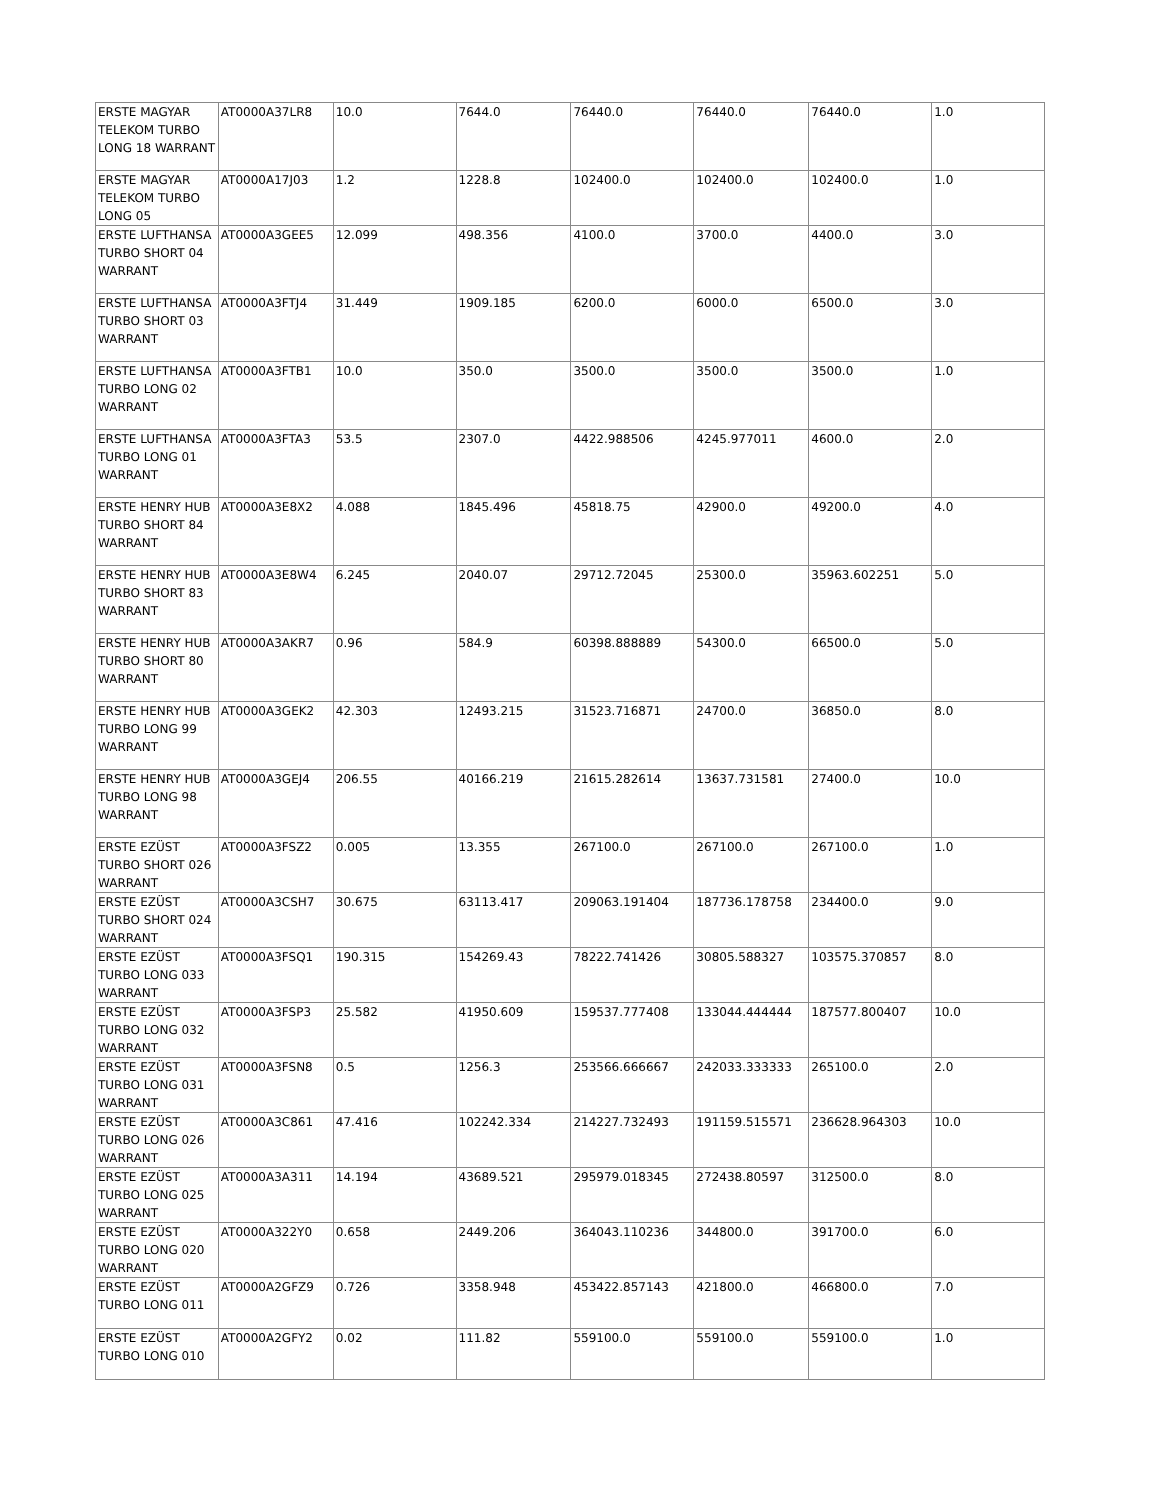| ERSTE MAGYAR TELEKOM TURBO LONG 18 WARRANT | AT0000A37LR8 | 10.0 | 7644.0 | 76440.0 | 76440.0 | 76440.0 | 1.0 |
| ERSTE MAGYAR TELEKOM TURBO LONG 05 | AT0000A17J03 | 1.2 | 1228.8 | 102400.0 | 102400.0 | 102400.0 | 1.0 |
| ERSTE LUFTHANSA TURBO SHORT 04 WARRANT | AT0000A3GEE5 | 12.099 | 498.356 | 4100.0 | 3700.0 | 4400.0 | 3.0 |
| ERSTE LUFTHANSA TURBO SHORT 03 WARRANT | AT0000A3FTJ4 | 31.449 | 1909.185 | 6200.0 | 6000.0 | 6500.0 | 3.0 |
| ERSTE LUFTHANSA TURBO LONG 02 WARRANT | AT0000A3FTB1 | 10.0 | 350.0 | 3500.0 | 3500.0 | 3500.0 | 1.0 |
| ERSTE LUFTHANSA TURBO LONG 01 WARRANT | AT0000A3FTA3 | 53.5 | 2307.0 | 4422.988506 | 4245.977011 | 4600.0 | 2.0 |
| ERSTE HENRY HUB TURBO SHORT 84 WARRANT | AT0000A3E8X2 | 4.088 | 1845.496 | 45818.75 | 42900.0 | 49200.0 | 4.0 |
| ERSTE HENRY HUB TURBO SHORT 83 WARRANT | AT0000A3E8W4 | 6.245 | 2040.07 | 29712.72045 | 25300.0 | 35963.602251 | 5.0 |
| ERSTE HENRY HUB TURBO SHORT 80 WARRANT | AT0000A3AKR7 | 0.96 | 584.9 | 60398.888889 | 54300.0 | 66500.0 | 5.0 |
| ERSTE HENRY HUB TURBO LONG 99 WARRANT | AT0000A3GEK2 | 42.303 | 12493.215 | 31523.716871 | 24700.0 | 36850.0 | 8.0 |
| ERSTE HENRY HUB TURBO LONG 98 WARRANT | AT0000A3GEJ4 | 206.55 | 40166.219 | 21615.282614 | 13637.731581 | 27400.0 | 10.0 |
| ERSTE EZÜST TURBO SHORT 026 WARRANT | AT0000A3FSZ2 | 0.005 | 13.355 | 267100.0 | 267100.0 | 267100.0 | 1.0 |
| ERSTE EZÜST TURBO SHORT 024 WARRANT | AT0000A3CSH7 | 30.675 | 63113.417 | 209063.191404 | 187736.178758 | 234400.0 | 9.0 |
| ERSTE EZÜST TURBO LONG 033 WARRANT | AT0000A3FSQ1 | 190.315 | 154269.43 | 78222.741426 | 30805.588327 | 103575.370857 | 8.0 |
| ERSTE EZÜST TURBO LONG 032 WARRANT | AT0000A3FSP3 | 25.582 | 41950.609 | 159537.777408 | 133044.444444 | 187577.800407 | 10.0 |
| ERSTE EZÜST TURBO LONG 031 WARRANT | AT0000A3FSN8 | 0.5 | 1256.3 | 253566.666667 | 242033.333333 | 265100.0 | 2.0 |
| ERSTE EZÜST TURBO LONG 026 WARRANT | AT0000A3C861 | 47.416 | 102242.334 | 214227.732493 | 191159.515571 | 236628.964303 | 10.0 |
| ERSTE EZÜST TURBO LONG 025 WARRANT | AT0000A3A311 | 14.194 | 43689.521 | 295979.018345 | 272438.80597 | 312500.0 | 8.0 |
| ERSTE EZÜST TURBO LONG 020 WARRANT | AT0000A322Y0 | 0.658 | 2449.206 | 364043.110236 | 344800.0 | 391700.0 | 6.0 |
| ERSTE EZÜST TURBO LONG 011 | AT0000A2GFZ9 | 0.726 | 3358.948 | 453422.857143 | 421800.0 | 466800.0 | 7.0 |
| ERSTE EZÜST TURBO LONG 010 | AT0000A2GFY2 | 0.02 | 111.82 | 559100.0 | 559100.0 | 559100.0 | 1.0 |